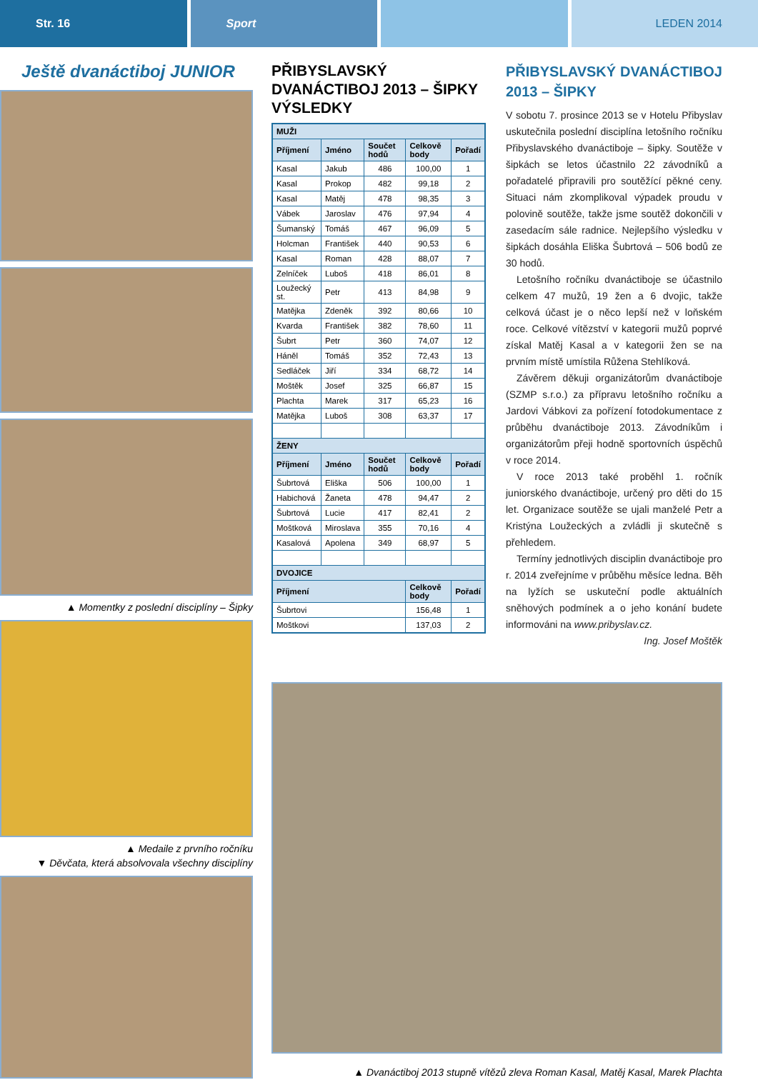Str. 16 Sport LEDEN 2014
Ještě dvanáctiboj JUNIOR
▲ Momentky z poslední disciplíny – Šipky
▲ Medaile z prvního ročníku
▼ Děvčata, která absolvovala všechny disciplíny
PŘIBYSLAVSKÝ DVANÁCTIBOJ 2013 – ŠIPKY VÝSLEDKY
| MUŽI | | | | |
| Příjmení | Jméno | Součet hodů | Celkově body | Pořadí |
| Kasal | Jakub | 486 | 100,00 | 1 |
| Kasal | Prokop | 482 | 99,18 | 2 |
| Kasal | Matěj | 478 | 98,35 | 3 |
| Vábek | Jaroslav | 476 | 97,94 | 4 |
| Šumanský | Tomáš | 467 | 96,09 | 5 |
| Holcman | František | 440 | 90,53 | 6 |
| Kasal | Roman | 428 | 88,07 | 7 |
| Zelníček | Luboš | 418 | 86,01 | 8 |
| Loužecký st. | Petr | 413 | 84,98 | 9 |
| Matějka | Zdeněk | 392 | 80,66 | 10 |
| Kvarda | František | 382 | 78,60 | 11 |
| Šubrt | Petr | 360 | 74,07 | 12 |
| Háněl | Tomáš | 352 | 72,43 | 13 |
| Sedláček | Jiří | 334 | 68,72 | 14 |
| Moštěk | Josef | 325 | 66,87 | 15 |
| Plachta | Marek | 317 | 65,23 | 16 |
| Matějka | Luboš | 308 | 63,37 | 17 |
| ŽENY | | | | |
| Příjmení | Jméno | Součet hodů | Celkově body | Pořadí |
| Šubrtová | Eliška | 506 | 100,00 | 1 |
| Habichová | Žaneta | 478 | 94,47 | 2 |
| Šubrtová | Lucie | 417 | 82,41 | 2 |
| Moštková | Miroslava | 355 | 70,16 | 4 |
| Kasalová | Apolena | 349 | 68,97 | 5 |
| DVOJICE | | | | |
| Příjmení | | | Celkově body | Pořadí |
| Šubrtovi | | | 156,48 | 1 |
| Moštkovi | | | 137,03 | 2 |
PŘIBYSLAVSKÝ DVANÁCTIBOJ 2013 – ŠIPKY
V sobotu 7. prosince 2013 se v Hotelu Přibyslav uskutečnila poslední disciplína letošního ročníku Přibyslavského dvanáctiboje – šipky. Soutěže v šipkách se letos účastnilo 22 závodníků a pořadatelé připravili pro soutěžící pěkné ceny. Situaci nám zkomplikoval výpadek proudu v polovině soutěže, takže jsme soutěž dokončili v zasedacím sále radnice. Nejlepšího výsledku v šipkách dosáhla Eliška Šubrtová – 506 bodů ze 30 hodů.
Letošního ročníku dvanáctiboje se účastnilo celkem 47 mužů, 19 žen a 6 dvojic, takže celková účast je o něco lepší než v loňském roce. Celkové vítězství v kategorii mužů poprvé získal Matěj Kasal a v kategorii žen se na prvním místě umístila Růžena Stehlíková.
Závěrem děkuji organizátorům dvanáctiboje (SZMP s.r.o.) za přípravu letošního ročníku a Jardovi Vábkovi za pořízení fotodokumentace z průběhu dvanáctiboje 2013. Závodníkům i organizátorům přeji hodně sportovních úspěchů v roce 2014.
V roce 2013 také proběhl 1. ročník juniorského dvanáctiboje, určený pro děti do 15 let. Organizace soutěže se ujali manželé Petr a Kristýna Loužeckých a zvládli ji skutečně s přehledem.
Termíny jednotlivých disciplin dvanáctiboje pro r. 2014 zveřejníme v průběhu měsíce ledna. Běh na lyžích se uskuteční podle aktuálních sněhových podmínek a o jeho konání budete informováni na www.pribyslav.cz.
Ing. Josef Moštěk
▲ Dvanáctiboj 2013 stupně vítězů zleva Roman Kasal, Matěj Kasal, Marek Plachta